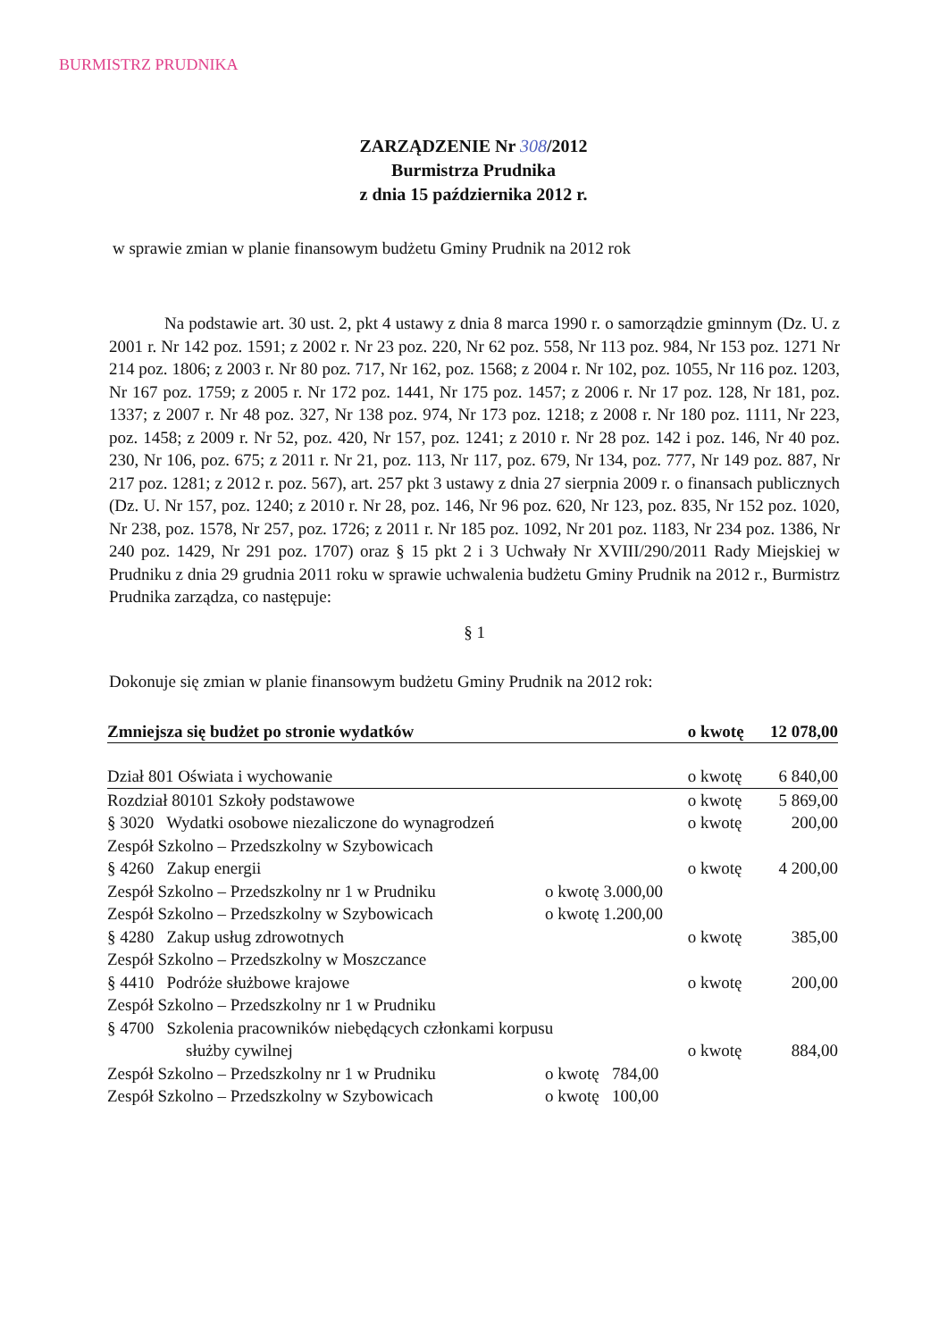BURMISTRZ PRUDNIKA
ZARZĄDZENIE Nr 308/2012
Burmistrza Prudnika
z dnia 15 października 2012 r.
w sprawie zmian w planie finansowym budżetu Gminy Prudnik na 2012 rok
Na podstawie art. 30 ust. 2, pkt 4 ustawy z dnia 8 marca 1990 r. o samorządzie gminnym (Dz. U. z 2001 r. Nr 142 poz. 1591; z 2002 r. Nr 23 poz. 220, Nr 62 poz. 558, Nr 113 poz. 984, Nr 153 poz. 1271 Nr 214 poz. 1806; z 2003 r. Nr 80 poz. 717, Nr 162, poz. 1568; z 2004 r. Nr 102, poz. 1055, Nr 116 poz. 1203, Nr 167 poz. 1759; z 2005 r. Nr 172 poz. 1441, Nr 175 poz. 1457; z 2006 r. Nr 17 poz. 128, Nr 181, poz. 1337; z 2007 r. Nr 48 poz. 327, Nr 138 poz. 974, Nr 173 poz. 1218; z 2008 r. Nr 180 poz. 1111, Nr 223, poz. 1458; z 2009 r. Nr 52, poz. 420, Nr 157, poz. 1241; z 2010 r. Nr 28 poz. 142 i poz. 146, Nr 40 poz. 230, Nr 106, poz. 675; z 2011 r. Nr 21, poz. 113, Nr 117, poz. 679, Nr 134, poz. 777, Nr 149 poz. 887, Nr 217 poz. 1281; z 2012 r. poz. 567), art. 257 pkt 3 ustawy z dnia 27 sierpnia 2009 r. o finansach publicznych (Dz. U. Nr 157, poz. 1240; z 2010 r. Nr 28, poz. 146, Nr 96 poz. 620, Nr 123, poz. 835, Nr 152 poz. 1020, Nr 238, poz. 1578, Nr 257, poz. 1726; z 2011 r. Nr 185 poz. 1092, Nr 201 poz. 1183, Nr 234 poz. 1386, Nr 240 poz. 1429, Nr 291 poz. 1707) oraz § 15 pkt 2 i 3 Uchwały Nr XVIII/290/2011 Rady Miejskiej w Prudniku z dnia 29 grudnia 2011 roku w sprawie uchwalenia budżetu Gminy Prudnik na 2012 r., Burmistrz Prudnika zarządza, co następuje:
§ 1
Dokonuje się zmian w planie finansowym budżetu Gminy Prudnik na 2012 rok:
| Zmniejsza się budżet po stronie wydatków | | o kwotę | 12 078,00 |
| Dział 801 Oświata i wychowanie | | o kwotę | 6 840,00 |
| Rozdział 80101 Szkoły podstawowe | | o kwotę | 5 869,00 |
| § 3020 Wydatki osobowe niezaliczone do wynagrodzeń | | o kwotę | 200,00 |
| Zespół Szkolno – Przedszkolny w Szybowicach | | | |
| § 4260 Zakup energii | | o kwotę | 4 200,00 |
| Zespół Szkolno – Przedszkolny nr 1 w Prudniku | o kwotę 3.000,00 | | |
| Zespół Szkolno – Przedszkolny w Szybowicach | o kwotę 1.200,00 | | |
| § 4280 Zakup usług zdrowotnych | | o kwotę | 385,00 |
| Zespół Szkolno – Przedszkolny w Moszczance | | | |
| § 4410 Podróże służbowe krajowe | | o kwotę | 200,00 |
| Zespół Szkolno – Przedszkolny nr 1 w Prudniku | | | |
| § 4700 Szkolenia pracowników niebędących członkami korpusu służby cywilnej | | o kwotę | 884,00 |
| Zespół Szkolno – Przedszkolny nr 1 w Prudniku | o kwotę 784,00 | | |
| Zespół Szkolno – Przedszkolny w Szybowicach | o kwotę 100,00 | | |